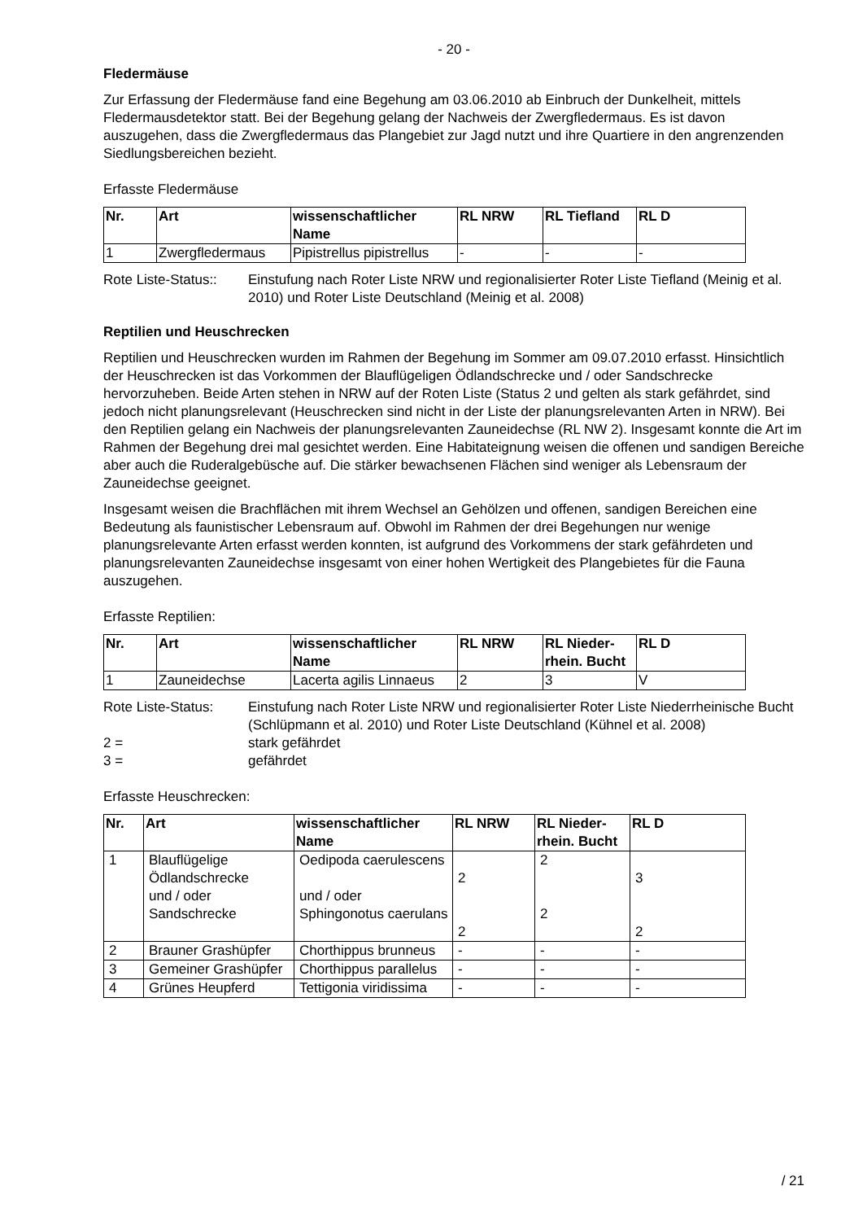- 20 -
Fledermäuse
Zur Erfassung der Fledermäuse fand eine Begehung am 03.06.2010 ab Einbruch der Dunkelheit, mittels Fledermausdetektor statt. Bei der Begehung gelang der Nachweis der Zwergfledermaus. Es ist davon auszugehen, dass die Zwergfledermaus das Plangebiet zur Jagd nutzt und ihre Quartiere in den angrenzenden Siedlungsbereichen bezieht.
Erfasste Fledermäuse
| Nr. | Art | wissenschaftlicher Name | RL NRW | RL Tiefland | RL D |
| --- | --- | --- | --- | --- | --- |
| 1 | Zwergfledermaus | Pipistrellus pipistrellus | - | - | - |
Rote Liste-Status::
Einstufung nach Roter Liste NRW und regionalisierter Roter Liste Tiefland (Meinig et al. 2010) und Roter Liste Deutschland (Meinig et al. 2008)
Reptilien und Heuschrecken
Reptilien und Heuschrecken wurden im Rahmen der Begehung im Sommer am 09.07.2010 erfasst. Hinsichtlich der Heuschrecken ist das Vorkommen der Blauflügeligen Ödlandschrecke und / oder Sandschrecke hervorzuheben. Beide Arten stehen in NRW auf der Roten Liste (Status 2 und gelten als stark gefährdet, sind jedoch nicht planungsrelevant (Heuschrecken sind nicht in der Liste der planungsrelevanten Arten in NRW). Bei den Reptilien gelang ein Nachweis der planungsrelevanten Zauneidechse (RL NW 2). Insgesamt konnte die Art im Rahmen der Begehung drei mal gesichtet werden. Eine Habitateignung weisen die offenen und sandigen Bereiche aber auch die Ruderalgebüsche auf. Die stärker bewachsenen Flächen sind weniger als Lebensraum der Zauneidechse geeignet.
Insgesamt weisen die Brachflächen mit ihrem Wechsel an Gehölzen und offenen, sandigen Bereichen eine Bedeutung als faunistischer Lebensraum auf. Obwohl im Rahmen der drei Begehungen nur wenige planungsrelevante Arten erfasst werden konnten, ist aufgrund des Vorkommens der stark gefährdeten und planungsrelevanten Zauneidechse insgesamt von einer hohen Wertigkeit des Plangebietes für die Fauna auszugehen.
Erfasste Reptilien:
| Nr. | Art | wissenschaftlicher Name | RL NRW | RL Nieder-rhein. Bucht | RL D |
| --- | --- | --- | --- | --- | --- |
| 1 | Zauneidechse | Lacerta agilis Linnaeus | 2 | 3 | V |
Rote Liste-Status:
Einstufung nach Roter Liste NRW und regionalisierter Roter Liste Niederrheinische Bucht (Schlüpmann et al. 2010) und Roter Liste Deutschland (Kühnel et al. 2008)
2 =
stark gefährdet
3 =
gefährdet
Erfasste Heuschrecken:
| Nr. | Art | wissenschaftlicher Name | RL NRW | RL Nieder-rhein. Bucht | RL D |
| --- | --- | --- | --- | --- | --- |
| 1 | Blauflügelige Ödlandschrecke und / oder Sandschrecke | Oedipoda caerulescens und / oder Sphingonotus caerulans | 2 2 | 2 2 | 3 2 |
| 2 | Brauner Grashüpfer | Chorthippus brunneus | - | - | - |
| 3 | Gemeiner Grashüpfer | Chorthippus parallelus | - | - | - |
| 4 | Grünes Heupferd | Tettigonia viridissima | - | - | - |
/ 21